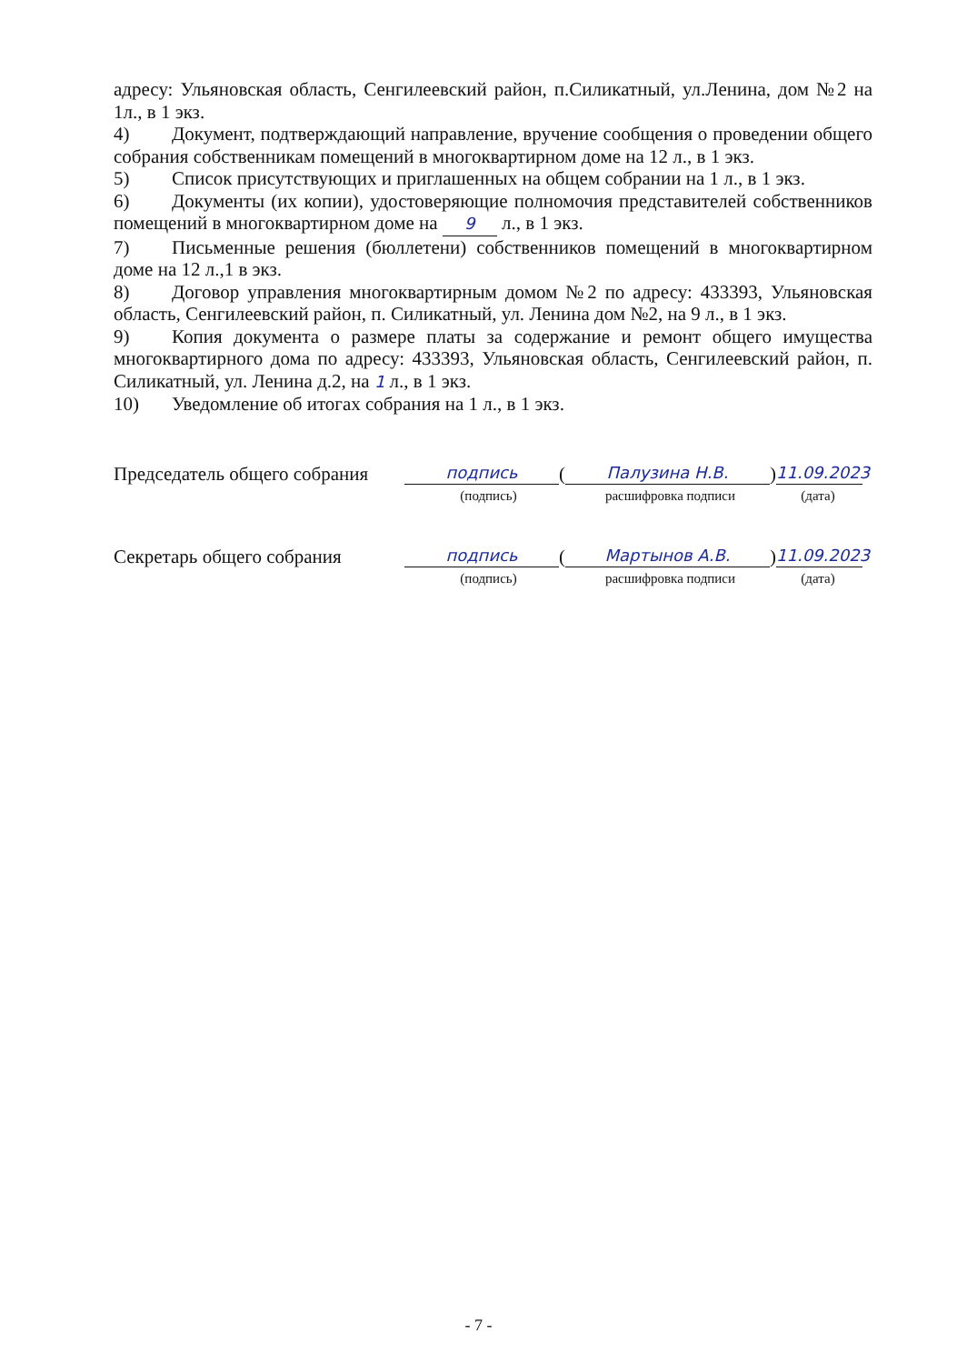адресу: Ульяновская область, Сенгилеевский район, п.Силикатный, ул.Ленина, дом №2 на 1л., в 1 экз.
4) Документ, подтверждающий направление, вручение сообщения о проведении общего собрания собственникам помещений в многоквартирном доме на 12 л., в 1 экз.
5) Список присутствующих и приглашенных на общем собрании на 1 л., в 1 экз.
6) Документы (их копии), удостоверяющие полномочия представителей собственников помещений в многоквартирном доме на 9 л., в 1 экз.
7) Письменные решения (бюллетени) собственников помещений в многоквартирном доме на 12 л.,1 в экз.
8) Договор управления многоквартирным домом №2 по адресу: 433393, Ульяновская область, Сенгилеевский район, п. Силикатный, ул. Ленина дом №2, на 9 л., в 1 экз.
9) Копия документа о размере платы за содержание и ремонт общего имущества многоквартирного дома по адресу: 433393, Ульяновская область, Сенгилеевский район, п. Силикатный, ул. Ленина д.2, на 1 л., в 1 экз.
10) Уведомление об итогах собрания на 1 л., в 1 экз.
Председатель общего собрания подпись (Палузина Н.В.) 11.09.2023
(подпись) расшифровка подписи (дата)
Секретарь общего собрания подпись (Мартынов А.В.) 11.09.2023
(подпись) расшифровка подписи (дата)
- 7 -